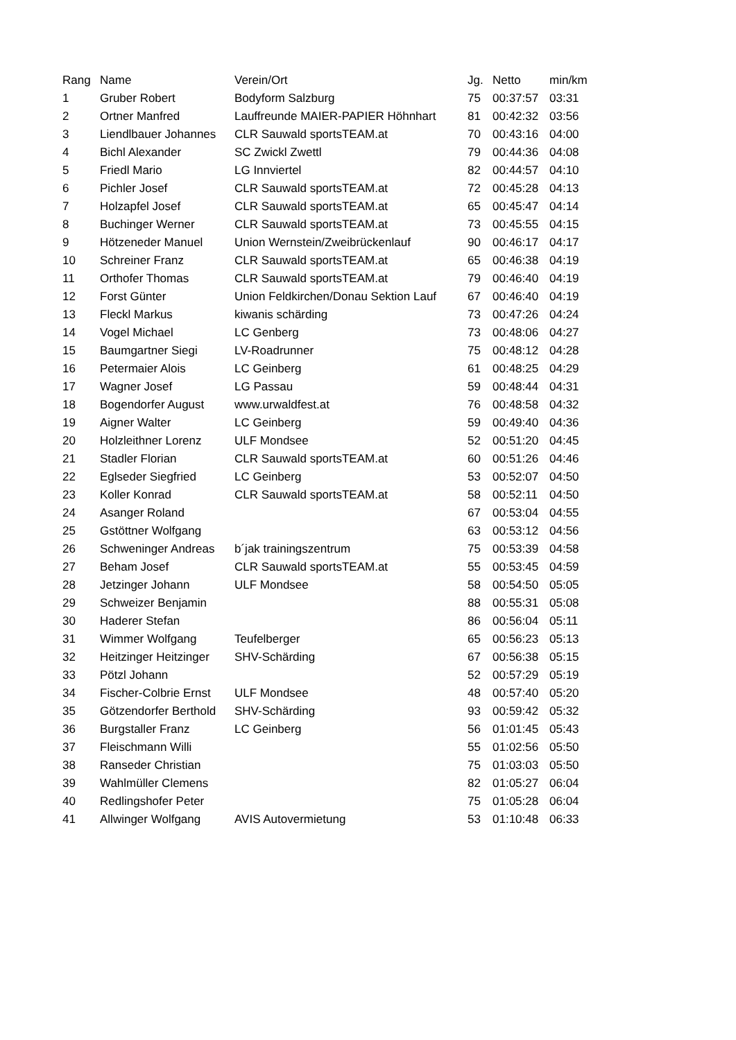| Rang | Name | Verein/Ort | Jg. | Netto | min/km |
| --- | --- | --- | --- | --- | --- |
| 1 | Gruber Robert | Bodyform Salzburg | 75 | 00:37:57 | 03:31 |
| 2 | Ortner Manfred | Lauffreunde MAIER-PAPIER Höhnhart | 81 | 00:42:32 | 03:56 |
| 3 | Liendlbauer Johannes | CLR Sauwald sportsTEAM.at | 70 | 00:43:16 | 04:00 |
| 4 | Bichl Alexander | SC Zwickl Zwettl | 79 | 00:44:36 | 04:08 |
| 5 | Friedl Mario | LG Innviertel | 82 | 00:44:57 | 04:10 |
| 6 | Pichler Josef | CLR Sauwald sportsTEAM.at | 72 | 00:45:28 | 04:13 |
| 7 | Holzapfel Josef | CLR Sauwald sportsTEAM.at | 65 | 00:45:47 | 04:14 |
| 8 | Buchinger Werner | CLR Sauwald sportsTEAM.at | 73 | 00:45:55 | 04:15 |
| 9 | Hötzeneder Manuel | Union Wernstein/Zweibrückenlauf | 90 | 00:46:17 | 04:17 |
| 10 | Schreiner Franz | CLR Sauwald sportsTEAM.at | 65 | 00:46:38 | 04:19 |
| 11 | Orthofer Thomas | CLR Sauwald sportsTEAM.at | 79 | 00:46:40 | 04:19 |
| 12 | Forst Günter | Union Feldkirchen/Donau Sektion Lauf | 67 | 00:46:40 | 04:19 |
| 13 | Fleckl Markus | kiwanis schärding | 73 | 00:47:26 | 04:24 |
| 14 | Vogel Michael | LC Genberg | 73 | 00:48:06 | 04:27 |
| 15 | Baumgartner Siegi | LV-Roadrunner | 75 | 00:48:12 | 04:28 |
| 16 | Petermaier Alois | LC Geinberg | 61 | 00:48:25 | 04:29 |
| 17 | Wagner Josef | LG Passau | 59 | 00:48:44 | 04:31 |
| 18 | Bogendorfer August | www.urwaldfest.at | 76 | 00:48:58 | 04:32 |
| 19 | Aigner Walter | LC Geinberg | 59 | 00:49:40 | 04:36 |
| 20 | Holzleithner Lorenz | ULF Mondsee | 52 | 00:51:20 | 04:45 |
| 21 | Stadler Florian | CLR Sauwald sportsTEAM.at | 60 | 00:51:26 | 04:46 |
| 22 | Eglseder Siegfried | LC Geinberg | 53 | 00:52:07 | 04:50 |
| 23 | Koller Konrad | CLR Sauwald sportsTEAM.at | 58 | 00:52:11 | 04:50 |
| 24 | Asanger Roland | | 67 | 00:53:04 | 04:55 |
| 25 | Gstöttner Wolfgang | | 63 | 00:53:12 | 04:56 |
| 26 | Schweninger Andreas | b´jak trainingszentrum | 75 | 00:53:39 | 04:58 |
| 27 | Beham Josef | CLR Sauwald sportsTEAM.at | 55 | 00:53:45 | 04:59 |
| 28 | Jetzinger Johann | ULF Mondsee | 58 | 00:54:50 | 05:05 |
| 29 | Schweizer Benjamin | | 88 | 00:55:31 | 05:08 |
| 30 | Haderer Stefan | | 86 | 00:56:04 | 05:11 |
| 31 | Wimmer Wolfgang | Teufelberger | 65 | 00:56:23 | 05:13 |
| 32 | Heitzinger Heitzinger | SHV-Schärding | 67 | 00:56:38 | 05:15 |
| 33 | Pötzl Johann | | 52 | 00:57:29 | 05:19 |
| 34 | Fischer-Colbrie Ernst | ULF Mondsee | 48 | 00:57:40 | 05:20 |
| 35 | Götzendorfer Berthold | SHV-Schärding | 93 | 00:59:42 | 05:32 |
| 36 | Burgstaller Franz | LC Geinberg | 56 | 01:01:45 | 05:43 |
| 37 | Fleischmann Willi | | 55 | 01:02:56 | 05:50 |
| 38 | Ranseder Christian | | 75 | 01:03:03 | 05:50 |
| 39 | Wahlmüller Clemens | | 82 | 01:05:27 | 06:04 |
| 40 | Redlingshofer Peter | | 75 | 01:05:28 | 06:04 |
| 41 | Allwinger Wolfgang | AVIS Autovermietung | 53 | 01:10:48 | 06:33 |